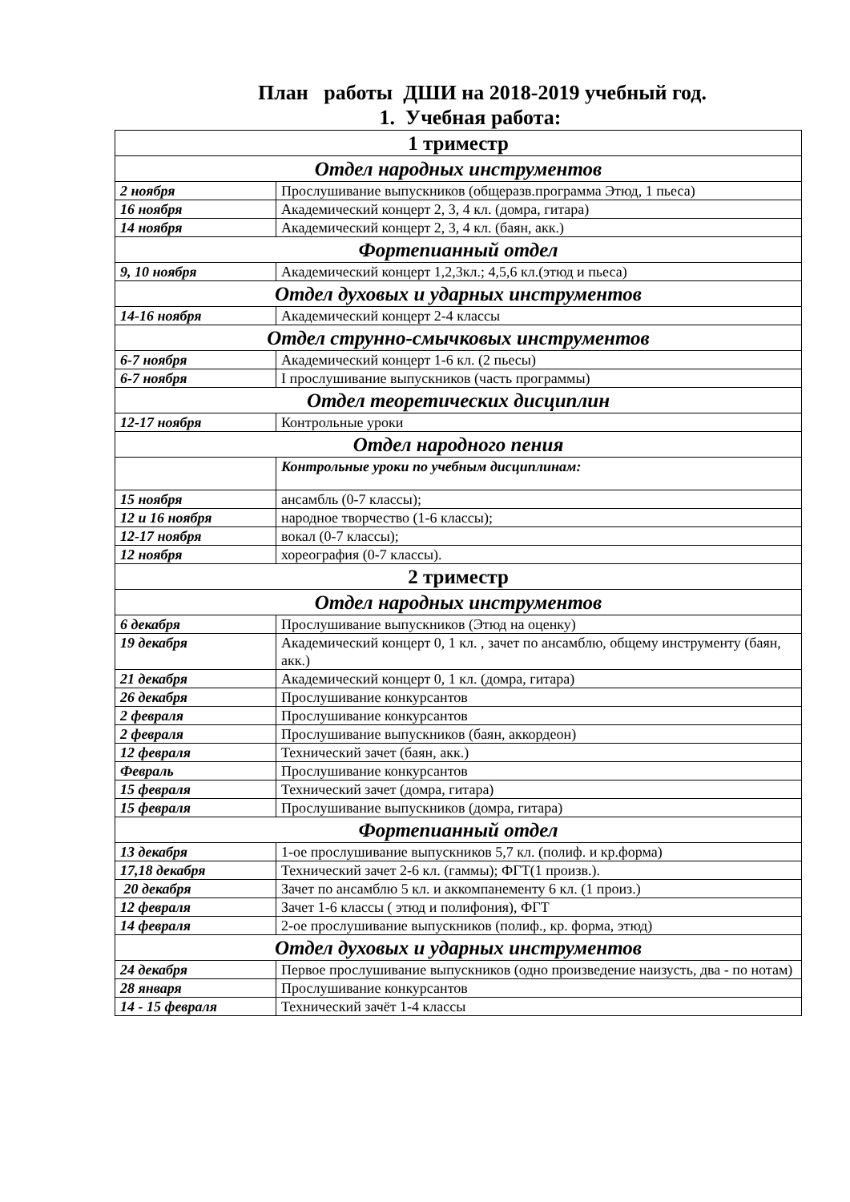План работы ДШИ на 2018-2019 учебный год.
1. Учебная работа:
| 1 триместр | |
| --- | --- |
| Отдел народных инструментов | |
| 2 ноября | Прослушивание выпускников (общеразв.программа Этюд, 1 пьеса) |
| 16 ноября | Академический концерт 2, 3, 4 кл. (домра, гитара) |
| 14 ноября | Академический концерт 2, 3, 4 кл. (баян, акк.) |
| Фортепианный отдел | |
| 9, 10 ноября | Академический концерт 1,2,3кл.; 4,5,6 кл.(этюд и пьеса) |
| Отдел духовых и ударных инструментов | |
| 14-16 ноября | Академический концерт 2-4 классы |
| Отдел струнно-смычковых инструментов | |
| 6-7 ноября | Академический концерт 1-6 кл. (2 пьесы) |
| 6-7 ноября | I прослушивание выпускников (часть программы) |
| Отдел теоретических дисциплин | |
| 12-17 ноября | Контрольные уроки |
| Отдел народного пения | |
| | Контрольные уроки по учебным дисциплинам: |
| 15 ноября | ансамбль (0-7 классы); |
| 12 и 16 ноября | народное творчество (1-6 классы); |
| 12-17 ноября | вокал (0-7 классы); |
| 12 ноября | хореография (0-7 классы). |
| 2 триместр | |
| Отдел народных инструментов | |
| 6 декабря | Прослушивание выпускников (Этюд на оценку) |
| 19 декабря | Академический концерт 0, 1 кл. , зачет по ансамблю, общему инструменту (баян, акк.) |
| 21 декабря | Академический концерт 0, 1 кл. (домра, гитара) |
| 26 декабря | Прослушивание конкурсантов |
| 2 февраля | Прослушивание конкурсантов |
| 2 февраля | Прослушивание выпускников (баян, аккордеон) |
| 12 февраля | Технический зачет (баян, акк.) |
| Февраль | Прослушивание конкурсантов |
| 15 февраля | Технический зачет (домра, гитара) |
| 15 февраля | Прослушивание выпускников (домра, гитара) |
| Фортепианный отдел | |
| 13 декабря | 1-ое прослушивание выпускников 5,7 кл. (полиф. и кр.форма) |
| 17,18 декабря | Технический зачет 2-6 кл. (гаммы); ФГТ(1 произв.). |
| 20 декабря | Зачет по ансамблю 5 кл. и аккомпанементу 6 кл. (1 произ.) |
| 12 февраля | Зачет 1-6 классы ( этюд и полифония), ФГТ |
| 14 февраля | 2-ое прослушивание выпускников (полиф., кр. форма, этюд) |
| Отдел духовых и ударных инструментов | |
| 24 декабря | Первое прослушивание выпускников (одно произведение наизусть, два - по нотам) |
| 28 января | Прослушивание конкурсантов |
| 14 - 15 февраля | Технический зачёт 1-4 классы |